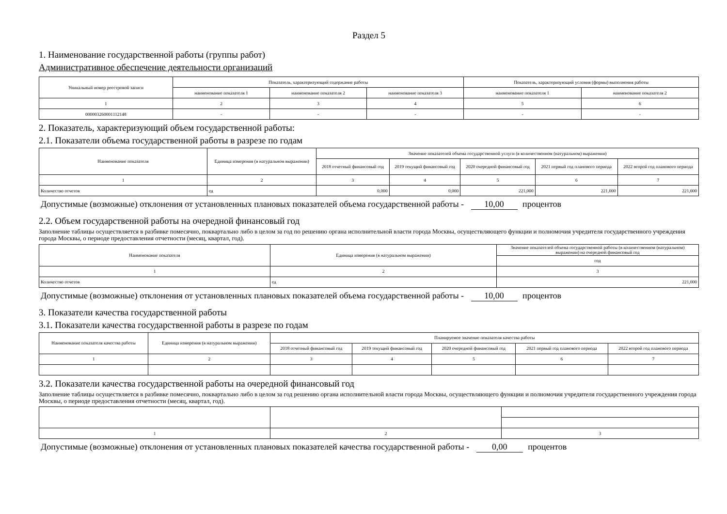Раздел 5
1. Наименование государственной работы (группы работ)
Административное обеспечение деятельности организаций
| Уникальный номер реестровой записи | Показатель, характеризующий содержание работы | | | Показатель, характеризующий условия (формы) выполнения работы | |
| --- | --- | --- | --- | --- | --- |
| | наименование показателя 1 | наименование показателя 2 | наименование показателя 3 | наименование показателя 1 | наименование показателя 2 |
| 1 | 2 | 3 | 4 | 5 | 6 |
| 000003260001112148 | - | - | - | - | - |
2. Показатель, характеризующий объем государственной работы:
2.1. Показатели объема государственной работы в разрезе по годам
| Наименование показателя | Единица измерения (в натуральном выражении) | Значение показателей объема государственной услуги (в количественном (натуральном) выражении) | | | | |
| --- | --- | --- | --- | --- | --- | --- |
| | | 2018 отчетный финансовый год | 2019 текущий финансовый год | 2020 очередной финансовый год | 2021 первый год планового периода | 2022 второй год планового периода |
| 1 | 2 | 3 | 4 | 5 | 6 | 7 |
| Количество отчетов | ед | 0,000 | 0,000 | 221,000 | 221,000 | 221,000 |
Допустимые (возможные) отклонения от установленных плановых показателей объема государственной работы - 10,00 процентов
2.2. Объем государственной работы на очередной финансовый год
Заполнение таблицы осуществляется в разбивке помесячно, поквартально либо в целом за год по решению органа исполнительной власти города Москвы, осуществляющего функции и полномочия учредителя государственного учреждения города Москвы, о периоде предоставления отчетности (месяц, квартал, год).
| Наименование показателя | Единица измерения (в натуральном выражении) | Значение показателей объема государственной работы (в количественном (натуральном) выражении) на очередной финансовый год |
| --- | --- | --- |
| | | год |
| 1 | 2 | 3 |
| Количество отчетов | ед | 221,000 |
Допустимые (возможные) отклонения от установленных плановых показателей объема государственной работы - 10,00 процентов
3. Показатели качества государственной работы
3.1. Показатели качества государственной работы в разрезе по годам
| Наименование показателя качества работы | Единица измерения (в натуральном выражении) | Планируемое значение показателя качества работы | | | | |
| --- | --- | --- | --- | --- | --- | --- |
| | | 2018 отчетный финансовый год | 2019 текущий финансовый год | 2020 очередной финансовый год | 2021 первый год планового периода | 2022 второй год планового периода |
| 1 | 2 | 3 | 4 | 5 | 6 | 7 |
3.2. Показатели качества государственной работы на очередной финансовый год
Заполнение таблицы осуществляется в разбивке помесячно, поквартально либо в целом за год решению органа исполнительной власти города Москвы, осуществляющего функции и полномочия учредителя государственного учреждения города Москвы, о периоде предоставления отчетности (месяц, квартал, год).
| 1 | 2 | 3 |
Допустимые (возможные) отклонения от установленных плановых показателей качества государственной работы - 0,00 процентов